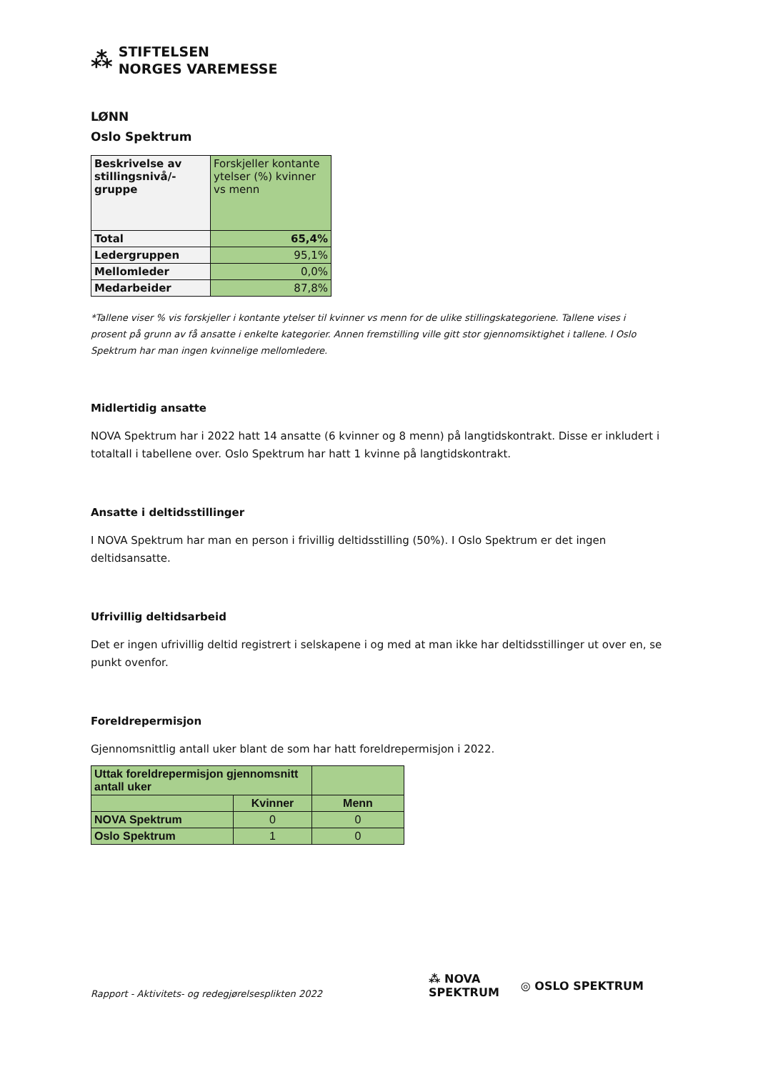⁂
STIFTELSEN
NORGES VAREMESSE
LØNN
Oslo Spektrum
| Beskrivelse av stillingsnivå/-gruppe | Forskjeller kontante ytelser (%) kvinner vs menn |
| Total | 65,4% |
| Ledergruppen | 95,1% |
| Mellomleder | 0,0% |
| Medarbeider | 87,8% |
*Tallene viser % vis forskjeller i kontante ytelser til kvinner vs menn for de ulike stillingskategoriene. Tallene vises i prosent på grunn av få ansatte i enkelte kategorier. Annen fremstilling ville gitt stor gjennomsiktighet i tallene. I Oslo Spektrum har man ingen kvinnelige mellomledere.
Midlertidig ansatte
NOVA Spektrum har i 2022 hatt 14 ansatte (6 kvinner og 8 menn) på langtidskontrakt. Disse er inkludert i totaltall i tabellene over. Oslo Spektrum har hatt 1 kvinne på langtidskontrakt.
Ansatte i deltidsstillinger
I NOVA Spektrum har man en person i frivillig deltidsstilling (50%). I Oslo Spektrum er det ingen deltidsansatte.
Ufrivillig deltidsarbeid
Det er ingen ufrivillig deltid registrert i selskapene i og med at man ikke har deltidsstillinger ut over en, se punkt ovenfor.
Foreldrepermisjon
Gjennomsnittlig antall uker blant de som har hatt foreldrepermisjon i 2022.
| Uttak foreldrepermisjon gjennomsnitt antall uker | | |
| --- | --- | --- |
| | Kvinner | Menn |
| NOVA Spektrum | 0 | 0 |
| Oslo Spektrum | 1 | 0 |
Rapport - Aktivitets- og redegjørelsesplikten 2022
⁂ NOVA
SPEKTRUM ◎ OSLO SPEKTRUM